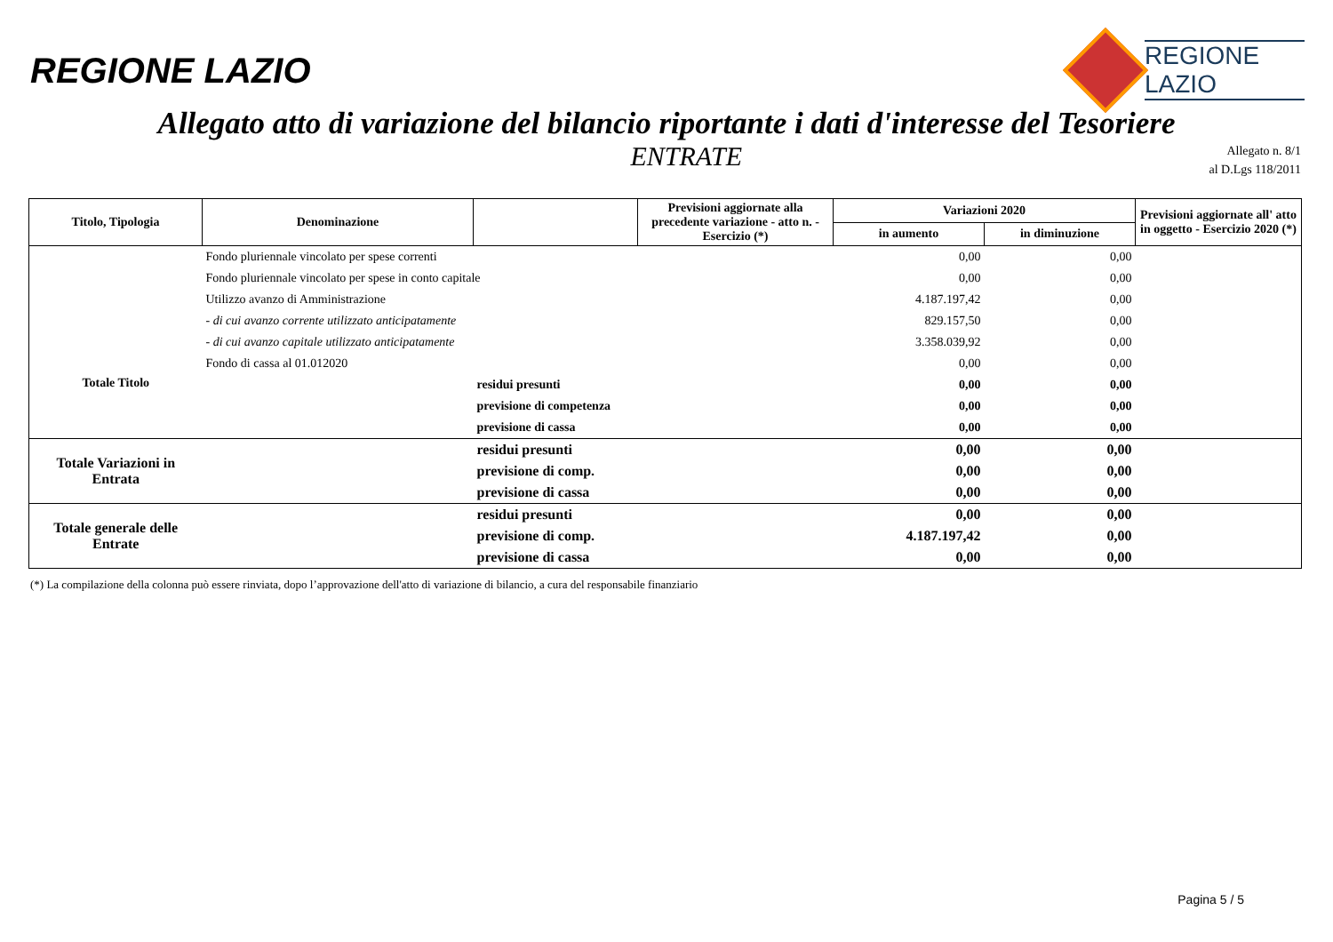REGIONE LAZIO
REGIONE
LAZIO
Allegato atto di variazione del bilancio riportante i dati d'interesse del Tesoriere
ENTRATE
Allegato n. 8/1
al D.Lgs 118/2011
| Titolo, Tipologia | Denominazione | | Previsioni aggiornate alla precedente variazione - atto n. - Esercizio (*) | Variazioni 2020 | | Previsioni aggiornate all' atto in oggetto - Esercizio 2020 (*) |
| --- | --- | --- | --- | --- | --- | --- |
| | | | | in aumento | in diminuzione | |
| | Fondo pluriennale vincolato per spese correnti | | | 0,00 | 0,00 | |
| | Fondo pluriennale vincolato per spese in conto capitale | | | 0,00 | 0,00 | |
| | Utilizzo avanzo di Amministrazione | | | 4.187.197,42 | 0,00 | |
| | - di cui avanzo corrente utilizzato anticipatamente | | | 829.157,50 | 0,00 | |
| | - di cui avanzo capitale utilizzato anticipatamente | | | 3.358.039,92 | 0,00 | |
| | Fondo di cassa al 01.012020 | | | 0,00 | 0,00 | |
| Totale Titolo | | residui presunti | | 0,00 | 0,00 | |
| | | previsione di competenza | | 0,00 | 0,00 | |
| | | previsione di cassa | | 0,00 | 0,00 | |
| Totale Variazioni in Entrata | | residui presunti | | 0,00 | 0,00 | |
| | | previsione di comp. | | 0,00 | 0,00 | |
| | | previsione di cassa | | 0,00 | 0,00 | |
| Totale generale delle Entrate | | residui presunti | | 0,00 | 0,00 | |
| | | previsione di comp. | | 4.187.197,42 | 0,00 | |
| | | previsione di cassa | | 0,00 | 0,00 | |
(*) La compilazione della colonna può essere rinviata, dopo l’approvazione dell'atto di variazione di bilancio, a cura del responsabile finanziario
Pagina 5 / 5